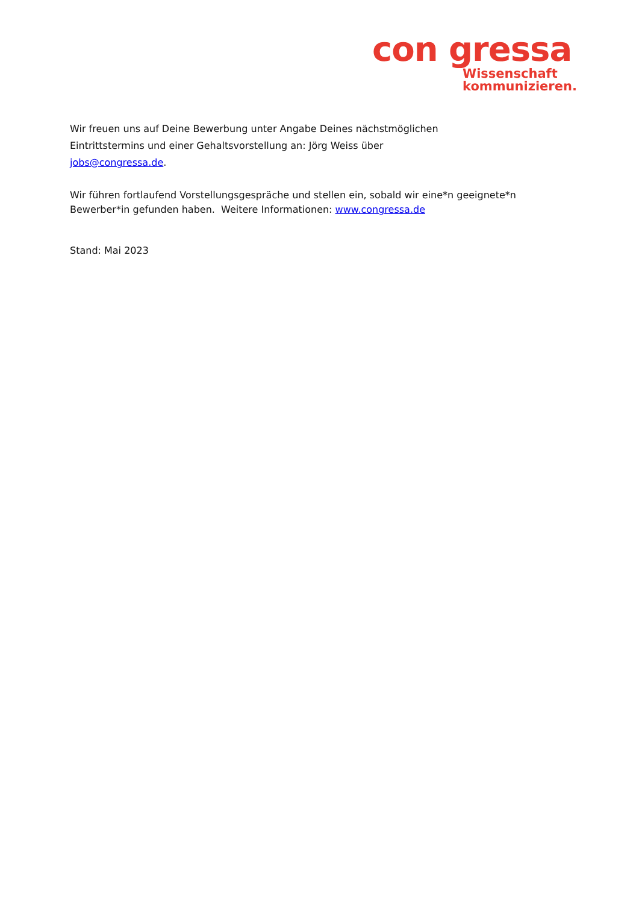con gressa
Wissenschaft
kommunizieren.
Wir freuen uns auf Deine Bewerbung unter Angabe Deines nächstmöglichen
Eintrittstermins und einer Gehaltsvorstellung an: Jörg Weiss über
jobs@congressa.de.
Wir führen fortlaufend Vorstellungsgespräche und stellen ein, sobald wir eine*n geeignete*n Bewerber*in gefunden haben. Weitere Informationen: www.congressa.de
Stand: Mai 2023